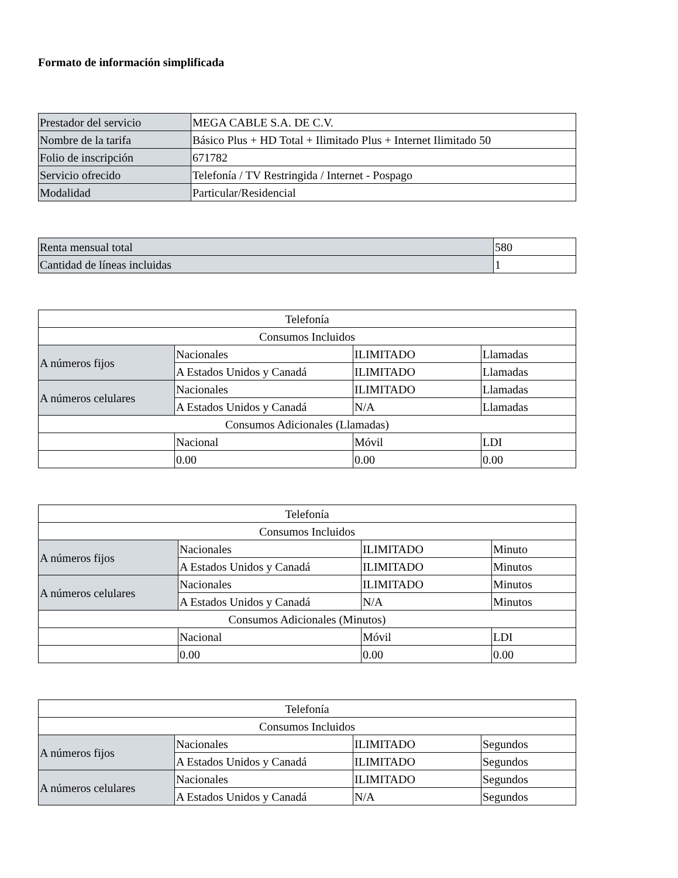Formato de información simplificada
| Prestador del servicio | MEGA CABLE S.A. DE C.V. |
| Nombre de la tarifa | Básico Plus + HD Total + Ilimitado Plus + Internet Ilimitado 50 |
| Folio de inscripción | 671782 |
| Servicio ofrecido | Telefonía / TV Restringida / Internet - Pospago |
| Modalidad | Particular/Residencial |
| Renta mensual total | 580 |
| Cantidad de líneas incluidas | 1 |
| Telefonía | | | |
| Consumos Incluidos | | | |
| A números fijos | Nacionales | ILIMITADO | Llamadas |
| | A Estados Unidos y Canadá | ILIMITADO | Llamadas |
| A números celulares | Nacionales | ILIMITADO | Llamadas |
| | A Estados Unidos y Canadá | N/A | Llamadas |
| Consumos Adicionales (Llamadas) | | | |
| | Nacional | Móvil | LDI |
| | 0.00 | 0.00 | 0.00 |
| Telefonía | | | |
| Consumos Incluidos | | | |
| A números fijos | Nacionales | ILIMITADO | Minuto |
| | A Estados Unidos y Canadá | ILIMITADO | Minutos |
| A números celulares | Nacionales | ILIMITADO | Minutos |
| | A Estados Unidos y Canadá | N/A | Minutos |
| Consumos Adicionales (Minutos) | | | |
| | Nacional | Móvil | LDI |
| | 0.00 | 0.00 | 0.00 |
| Telefonía | | | |
| Consumos Incluidos | | | |
| A números fijos | Nacionales | ILIMITADO | Segundos |
| | A Estados Unidos y Canadá | ILIMITADO | Segundos |
| A números celulares | Nacionales | ILIMITADO | Segundos |
| | A Estados Unidos y Canadá | N/A | Segundos |